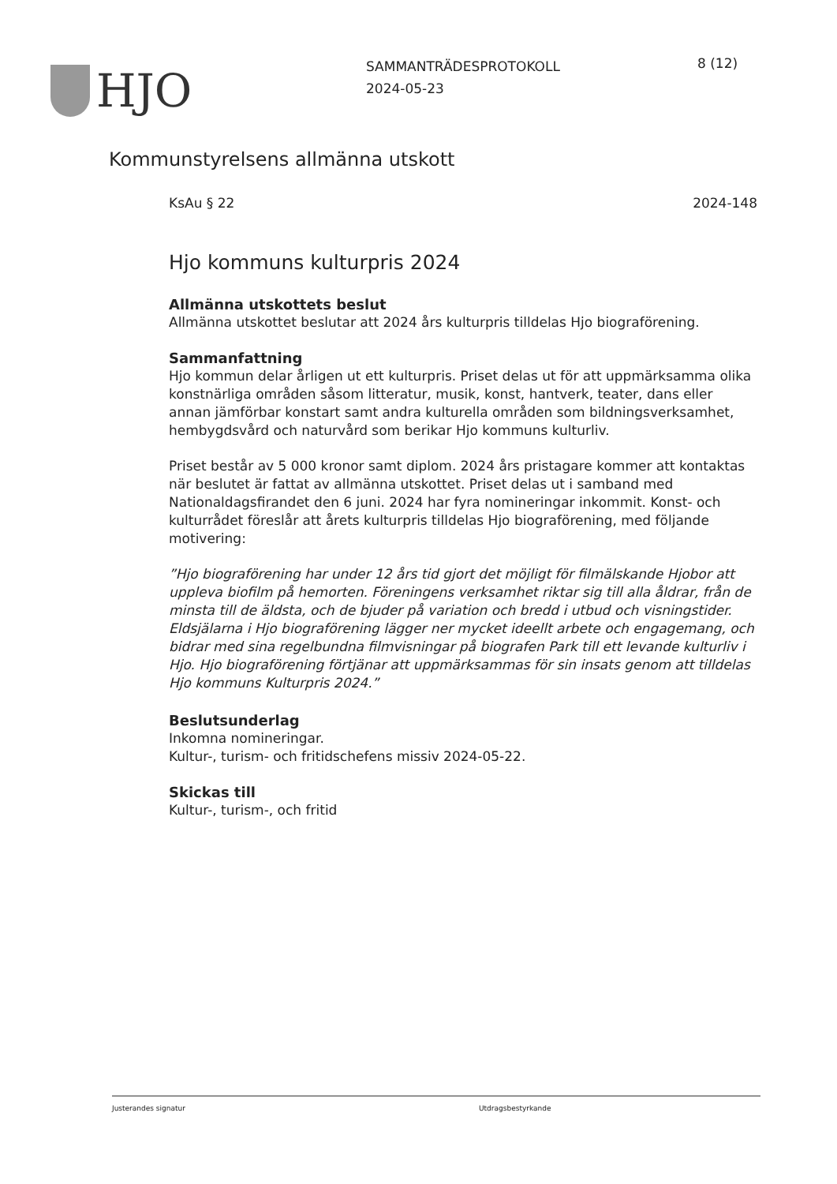HJO
SAMMANTRÄDESPROTOKOLL
2024-05-23
8 (12)
Kommunstyrelsens allmänna utskott
KsAu § 22 2024-148
Hjo kommuns kulturpris 2024
Allmänna utskottets beslut
Allmänna utskottet beslutar att 2024 års kulturpris tilldelas Hjo biograförening.
Sammanfattning
Hjo kommun delar årligen ut ett kulturpris. Priset delas ut för att uppmärksamma olika konstnärliga områden såsom litteratur, musik, konst, hantverk, teater, dans eller annan jämförbar konstart samt andra kulturella områden som bildningsverksamhet, hembygdsvård och naturvård som berikar Hjo kommuns kulturliv.
Priset består av 5 000 kronor samt diplom. 2024 års pristagare kommer att kontaktas när beslutet är fattat av allmänna utskottet. Priset delas ut i samband med Nationaldagsfirandet den 6 juni. 2024 har fyra nomineringar inkommit. Konst- och kulturrådet föreslår att årets kulturpris tilldelas Hjo biograförening, med följande motivering:
”Hjo biograförening har under 12 års tid gjort det möjligt för filmälskande Hjobor att uppleva biofilm på hemorten. Föreningens verksamhet riktar sig till alla åldrar, från de minsta till de äldsta, och de bjuder på variation och bredd i utbud och visningstider. Eldsjälarna i Hjo biograförening lägger ner mycket ideellt arbete och engagemang, och bidrar med sina regelbundna filmvisningar på biografen Park till ett levande kulturliv i Hjo. Hjo biograförening förtjänar att uppmärksammas för sin insats genom att tilldelas Hjo kommuns Kulturpris 2024.”
Beslutsunderlag
Inkomna nomineringar.
Kultur-, turism- och fritidschefens missiv 2024-05-22.
Skickas till
Kultur-, turism-, och fritid
Justerandes signatur Utdragsbestyrkande